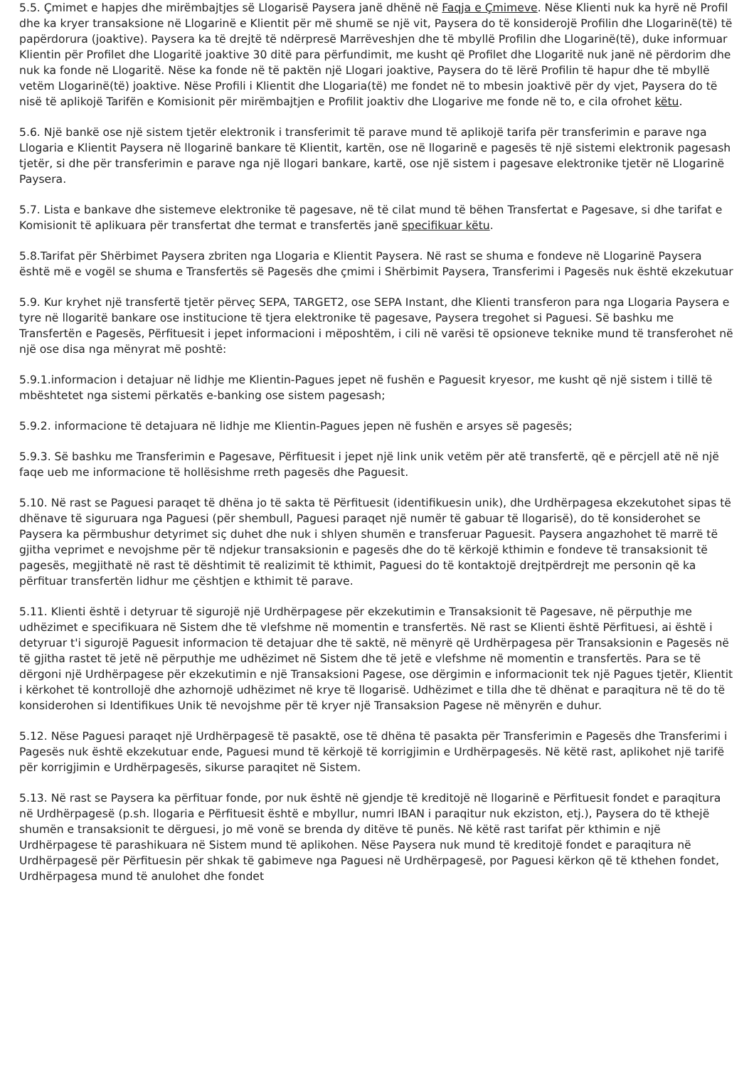5.5. Çmimet e hapjes dhe mirëmbajtjes së Llogarisë Paysera janë dhënë në Faqja e Çmimeve. Nëse Klienti nuk ka hyrë në Profil dhe ka kryer transaksione në Llogarinë e Klientit për më shumë se një vit, Paysera do të konsiderojë Profilin dhe Llogarinë(të) të papërdorura (joaktive). Paysera ka të drejtë të ndërpresë Marrëveshjen dhe të mbyllë Profilin dhe Llogarinë(të), duke informuar Klientin për Profilet dhe Llogaritë joaktive 30 ditë para përfundimit, me kusht që Profilet dhe Llogaritë nuk janë në përdorim dhe nuk ka fonde në Llogaritë. Nëse ka fonde në të paktën një Llogari joaktive, Paysera do të lërë Profilin të hapur dhe të mbyllë vetëm Llogarinë(të) joaktive. Nëse Profili i Klientit dhe Llogaria(të) me fondet në to mbesin joaktivë për dy vjet, Paysera do të nisë të aplikojë Tarifën e Komisionit për mirëmbajtjen e Profilit joaktiv dhe Llogarive me fonde në to, e cila ofrohet këtu.
5.6. Një bankë ose një sistem tjetër elektronik i transferimit të parave mund të aplikojë tarifa për transferimin e parave nga Llogaria e Klientit Paysera në llogarinë bankare të Klientit, kartën, ose në llogarinë e pagesës të një sistemi elektronik pagesash tjetër, si dhe për transferimin e parave nga një llogari bankare, kartë, ose një sistem i pagesave elektronike tjetër në Llogarinë Paysera.
5.7. Lista e bankave dhe sistemeve elektronike të pagesave, në të cilat mund të bëhen Transfertat e Pagesave, si dhe tarifat e Komisionit të aplikuara për transfertat dhe termat e transfertës janë specifikuar këtu.
5.8.Tarifat për Shërbimet Paysera zbriten nga Llogaria e Klientit Paysera. Në rast se shuma e fondeve në Llogarinë Paysera është më e vogël se shuma e Transfertës së Pagesës dhe çmimi i Shërbimit Paysera, Transferimi i Pagesës nuk është ekzekutuar
5.9. Kur kryhet një transfertë tjetër përveç SEPA, TARGET2, ose SEPA Instant, dhe Klienti transferon para nga Llogaria Paysera e tyre në llogaritë bankare ose institucione të tjera elektronike të pagesave, Paysera tregohet si Paguesi. Së bashku me Transfertën e Pagesës, Përfituesit i jepet informacioni i mëposhtëm, i cili në varësi të opsioneve teknike mund të transferohet në një ose disa nga mënyrat më poshtë:
5.9.1.informacion i detajuar në lidhje me Klientin-Pagues jepet në fushën e Paguesit kryesor, me kusht që një sistem i tillë të mbështetet nga sistemi përkatës e-banking ose sistem pagesash;
5.9.2. informacione të detajuara në lidhje me Klientin-Pagues jepen në fushën e arsyes së pagesës;
5.9.3. Së bashku me Transferimin e Pagesave, Përfituesit i jepet një link unik vetëm për atë transfertë, që e përcjell atë në një faqe ueb me informacione të hollësishme rreth pagesës dhe Paguesit.
5.10. Në rast se Paguesi paraqet të dhëna jo të sakta të Përfituesit (identifikuesin unik), dhe Urdhërpagesa ekzekutohet sipas të dhënave të siguruara nga Paguesi (për shembull, Paguesi paraqet një numër të gabuar të llogarisë), do të konsiderohet se Paysera ka përmbushur detyrimet siç duhet dhe nuk i shlyen shumën e transferuar Paguesit. Paysera angazhohet të marrë të gjitha veprimet e nevojshme për të ndjekur transaksionin e pagesës dhe do të kërkojë kthimin e fondeve të transaksionit të pagesës, megjithatë në rast të dështimit të realizimit të kthimit, Paguesi do të kontaktojë drejtpërdrejt me personin që ka përfituar transfertën lidhur me çështjen e kthimit të parave.
5.11. Klienti është i detyruar të sigurojë një Urdhërpagese për ekzekutimin e Transaksionit të Pagesave, në përputhje me udhëzimet e specifikuara në Sistem dhe të vlefshme në momentin e transfertës. Në rast se Klienti është Përfituesi, ai është i detyruar t'i sigurojë Paguesit informacion të detajuar dhe të saktë, në mënyrë që Urdhërpagesa për Transaksionin e Pagesës në të gjitha rastet të jetë në përputhje me udhëzimet në Sistem dhe të jetë e vlefshme në momentin e transfertës. Para se të dërgoni një Urdhërpagese për ekzekutimin e një Transaksioni Pagese, ose dërgimin e informacionit tek një Pagues tjetër, Klientit i kërkohet të kontrollojë dhe azhornojë udhëzimet në krye të llogarisë. Udhëzimet e tilla dhe të dhënat e paraqitura në të do të konsiderohen si Identifikues Unik të nevojshme për të kryer një Transaksion Pagese në mënyrën e duhur.
5.12. Nëse Paguesi paraqet një Urdhërpagesë të pasaktë, ose të dhëna të pasakta për Transferimin e Pagesës dhe Transferimi i Pagesës nuk është ekzekutuar ende, Paguesi mund të kërkojë të korrigjimin e Urdhërpagesës. Në këtë rast, aplikohet një tarifë për korrigjimin e Urdhërpagesës, sikurse paraqitet në Sistem.
5.13. Në rast se Paysera ka përfituar fonde, por nuk është në gjendje të kreditojë në llogarinë e Përfituesit fondet e paraqitura në Urdhërpagesë (p.sh. llogaria e Përfituesit është e mbyllur, numri IBAN i paraqitur nuk ekziston, etj.), Paysera do të kthejë shumën e transaksionit te dërguesi, jo më vonë se brenda dy ditëve të punës. Në këtë rast tarifat për kthimin e një Urdhërpagese të parashikuara në Sistem mund të aplikohen. Nëse Paysera nuk mund të kreditojë fondet e paraqitura në Urdhërpagesë për Përfituesin për shkak të gabimeve nga Paguesi në Urdhërpagesë, por Paguesi kërkon që të kthehen fondet, Urdhërpagesa mund të anulohet dhe fondet